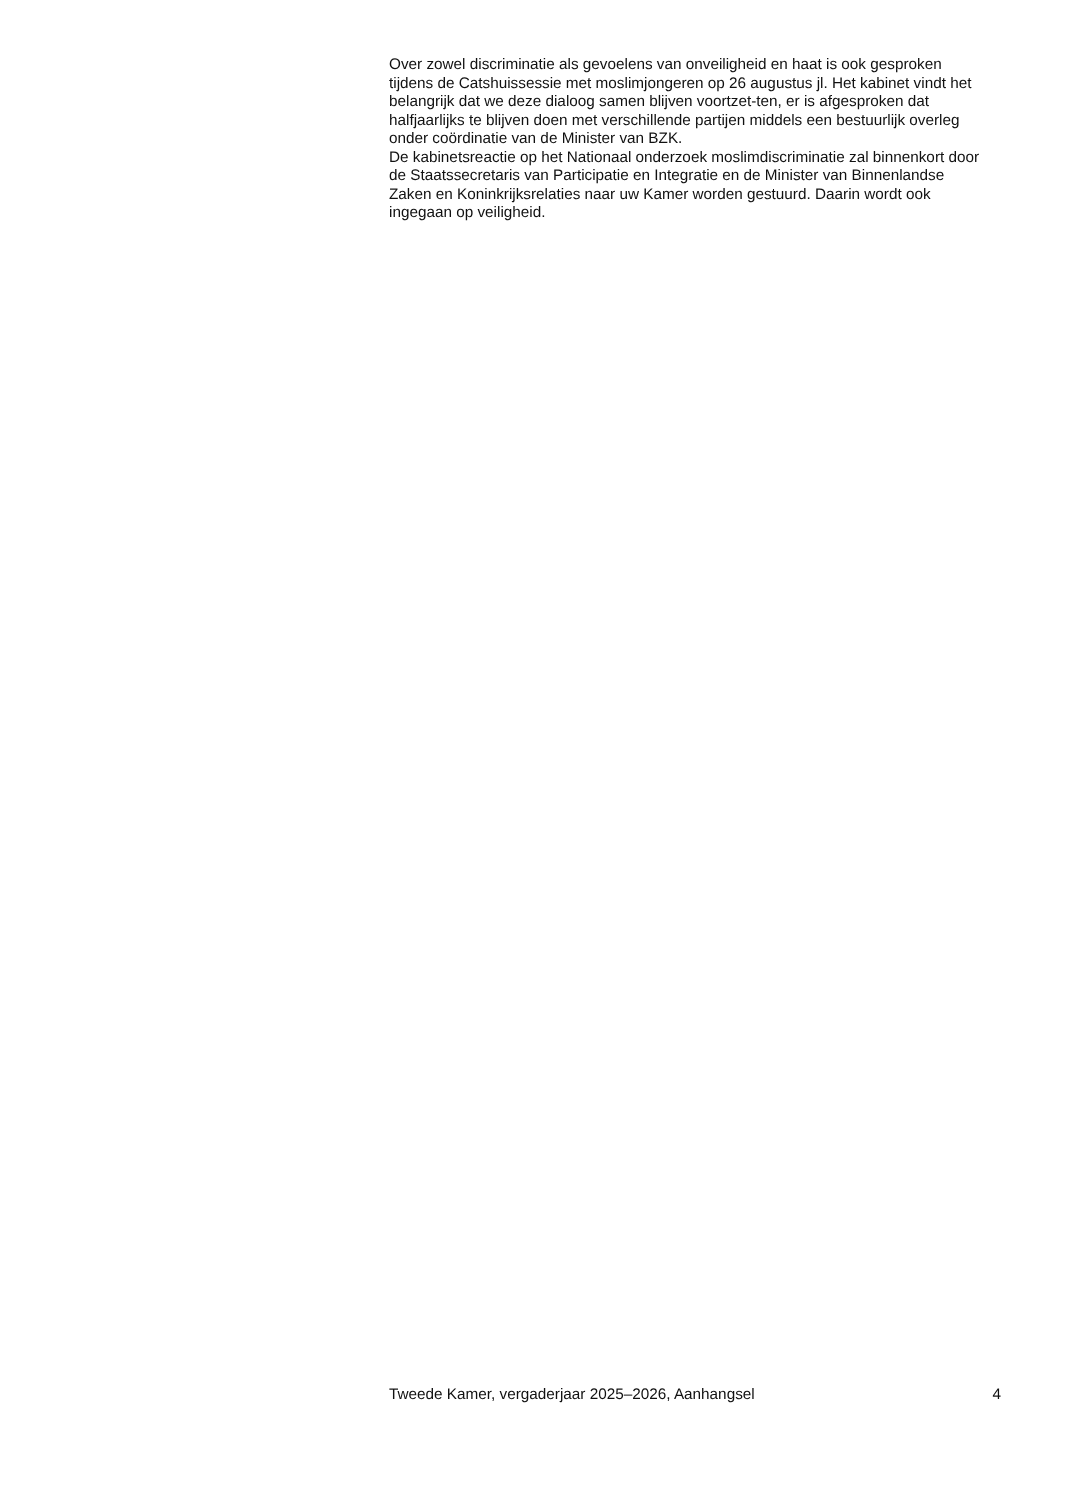Over zowel discriminatie als gevoelens van onveiligheid en haat is ook gesproken tijdens de Catshuissessie met moslimjongeren op 26 augustus jl. Het kabinet vindt het belangrijk dat we deze dialoog samen blijven voortzet-ten, er is afgesproken dat halfjaarlijks te blijven doen met verschillende partijen middels een bestuurlijk overleg onder coördinatie van de Minister van BZK.
De kabinetsreactie op het Nationaal onderzoek moslimdiscriminatie zal binnenkort door de Staatssecretaris van Participatie en Integratie en de Minister van Binnenlandse Zaken en Koninkrijksrelaties naar uw Kamer worden gestuurd. Daarin wordt ook ingegaan op veiligheid.
Tweede Kamer, vergaderjaar 2025–2026, Aanhangsel 4